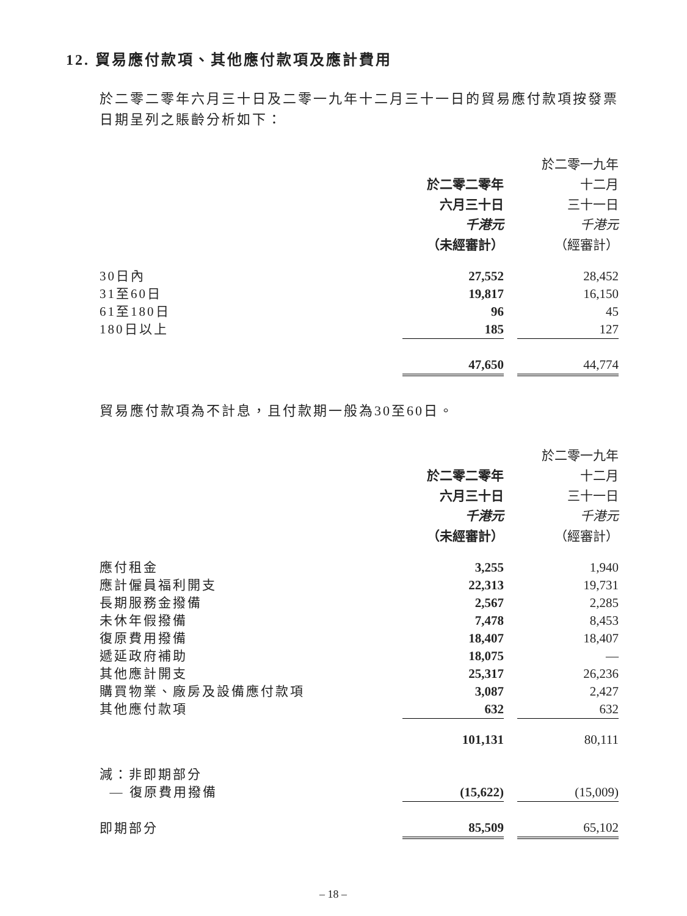12. 貿易應付款項、其他應付款項及應計費用
於二零二零年六月三十日及二零一九年十二月三十一日的貿易應付款項按發票日期呈列之賬齡分析如下：
| | | | 於二零一九年 |
| | 於二零二零年 | | 十二月 |
| | 六月三十日 | | 三十一日 |
| | 千港元 | | 千港元 |
| | （未經審計） | | （經審計） |
| 30日內 | 27,552 | | 28,452 |
| 31至60日 | 19,817 | | 16,150 |
| 61至180日 | 96 | | 45 |
| 180日以上 | 185 | | 127 |
| | 47,650 | | 44,774 |
貿易應付款項為不計息，且付款期一般為30至60日。
| | | | 於二零一九年 |
| | 於二零二零年 | | 十二月 |
| | 六月三十日 | | 三十一日 |
| | 千港元 | | 千港元 |
| | （未經審計） | | （經審計） |
| 應付租金 | 3,255 | | 1,940 |
| 應計僱員福利開支 | 22,313 | | 19,731 |
| 長期服務金撥備 | 2,567 | | 2,285 |
| 未休年假撥備 | 7,478 | | 8,453 |
| 復原費用撥備 | 18,407 | | 18,407 |
| 遞延政府補助 | 18,075 | | — |
| 其他應計開支 | 25,317 | | 26,236 |
| 購買物業、廠房及設備應付款項 | 3,087 | | 2,427 |
| 其他應付款項 | 632 | | 632 |
| | 101,131 | | 80,111 |
| 減：非即期部分 | | | |
| — 復原費用撥備 | (15,622) | | (15,009) |
| 即期部分 | 85,509 | | 65,102 |
– 18 –